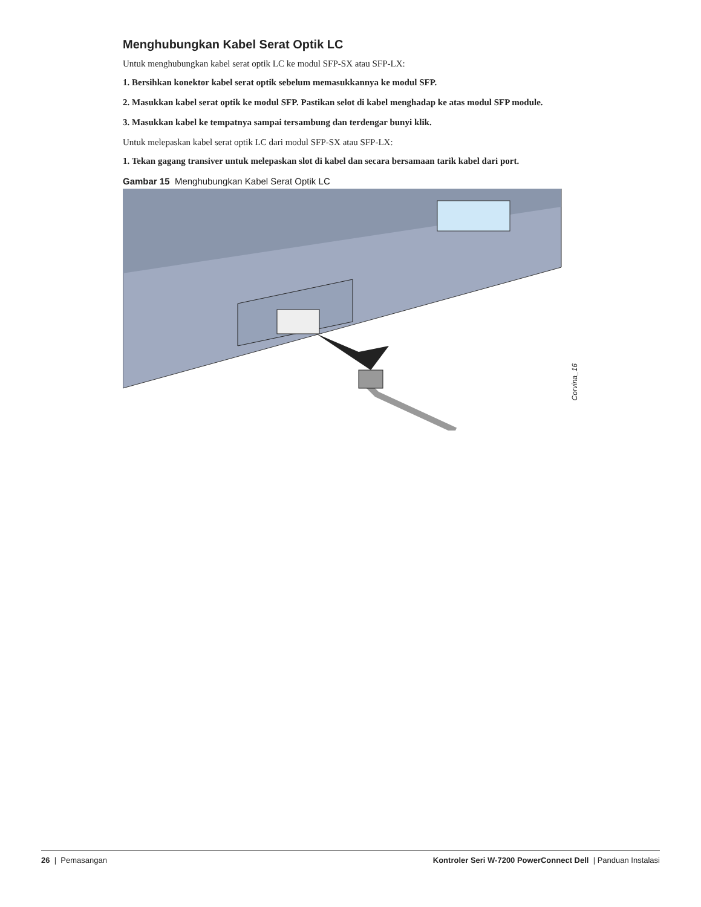Menghubungkan Kabel Serat Optik LC
Untuk menghubungkan kabel serat optik LC ke modul SFP-SX atau SFP-LX:
1. Bersihkan konektor kabel serat optik sebelum memasukkannya ke modul SFP.
2. Masukkan kabel serat optik ke modul SFP. Pastikan selot di kabel menghadap ke atas modul SFP module.
3. Masukkan kabel ke tempatnya sampai tersambung dan terdengar bunyi klik.
Untuk melepaskan kabel serat optik LC dari modul SFP-SX atau SFP-LX:
1. Tekan gagang transiver untuk melepaskan slot di kabel dan secara bersamaan tarik kabel dari port.
Gambar 15 Menghubungkan Kabel Serat Optik LC
Corvina_16
26 | Pemasangan Kontroler Seri W-7200 PowerConnect Dell | Panduan Instalasi